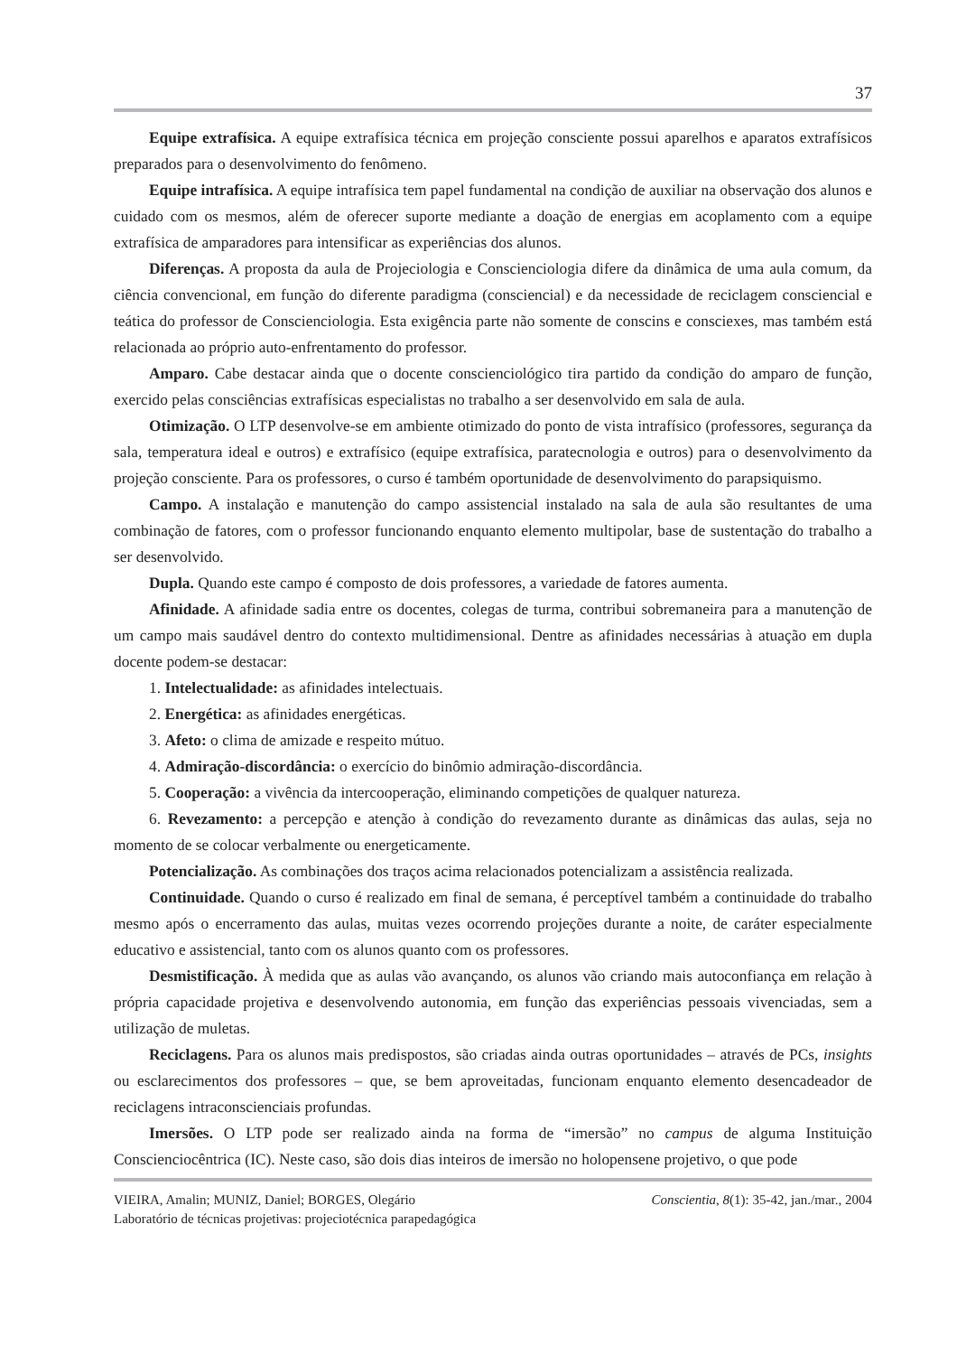37
Equipe extrafísica. A equipe extrafísica técnica em projeção consciente possui aparelhos e aparatos extrafísicos preparados para o desenvolvimento do fenômeno.
Equipe intrafísica. A equipe intrafísica tem papel fundamental na condição de auxiliar na observação dos alunos e cuidado com os mesmos, além de oferecer suporte mediante a doação de energias em acoplamento com a equipe extrafísica de amparadores para intensificar as experiências dos alunos.
Diferenças. A proposta da aula de Projeciologia e Conscienciologia difere da dinâmica de uma aula comum, da ciência convencional, em função do diferente paradigma (consciencial) e da necessidade de reciclagem consciencial e teática do professor de Conscienciologia. Esta exigência parte não somente de conscins e consciexes, mas também está relacionada ao próprio auto-enfrentamento do professor.
Amparo. Cabe destacar ainda que o docente conscienciológico tira partido da condição do amparo de função, exercido pelas consciências extrafísicas especialistas no trabalho a ser desenvolvido em sala de aula.
Otimização. O LTP desenvolve-se em ambiente otimizado do ponto de vista intrafísico (professores, segurança da sala, temperatura ideal e outros) e extrafísico (equipe extrafísica, paratecnologia e outros) para o desenvolvimento da projeção consciente. Para os professores, o curso é também oportunidade de desenvolvimento do parapsiquismo.
Campo. A instalação e manutenção do campo assistencial instalado na sala de aula são resultantes de uma combinação de fatores, com o professor funcionando enquanto elemento multipolar, base de sustentação do trabalho a ser desenvolvido.
Dupla. Quando este campo é composto de dois professores, a variedade de fatores aumenta.
Afinidade. A afinidade sadia entre os docentes, colegas de turma, contribui sobremaneira para a manutenção de um campo mais saudável dentro do contexto multidimensional. Dentre as afinidades necessárias à atuação em dupla docente podem-se destacar:
1. Intelectualidade: as afinidades intelectuais.
2. Energética: as afinidades energéticas.
3. Afeto: o clima de amizade e respeito mútuo.
4. Admiração-discordância: o exercício do binômio admiração-discordância.
5. Cooperação: a vivência da intercooperação, eliminando competições de qualquer natureza.
6. Revezamento: a percepção e atenção à condição do revezamento durante as dinâmicas das aulas, seja no momento de se colocar verbalmente ou energeticamente.
Potencialização. As combinações dos traços acima relacionados potencializam a assistência realizada.
Continuidade. Quando o curso é realizado em final de semana, é perceptível também a continuidade do trabalho mesmo após o encerramento das aulas, muitas vezes ocorrendo projeções durante a noite, de caráter especialmente educativo e assistencial, tanto com os alunos quanto com os professores.
Desmistificação. À medida que as aulas vão avançando, os alunos vão criando mais autoconfiança em relação à própria capacidade projetiva e desenvolvendo autonomia, em função das experiências pessoais vivenciadas, sem a utilização de muletas.
Reciclagens. Para os alunos mais predispostos, são criadas ainda outras oportunidades – através de PCs, insights ou esclarecimentos dos professores – que, se bem aproveitadas, funcionam enquanto elemento desencadeador de reciclagens intraconscienciais profundas.
Imersões. O LTP pode ser realizado ainda na forma de “imersão” no campus de alguma Instituição Conscienciocêntrica (IC). Neste caso, são dois dias inteiros de imersão no holopensene projetivo, o que pode
VIEIRA, Amalin; MUNIZ, Daniel; BORGES, Olegário Conscientia, 8(1): 35-42, jan./mar., 2004
Laboratório de técnicas projetivas: projeciotécnica parapedagógica